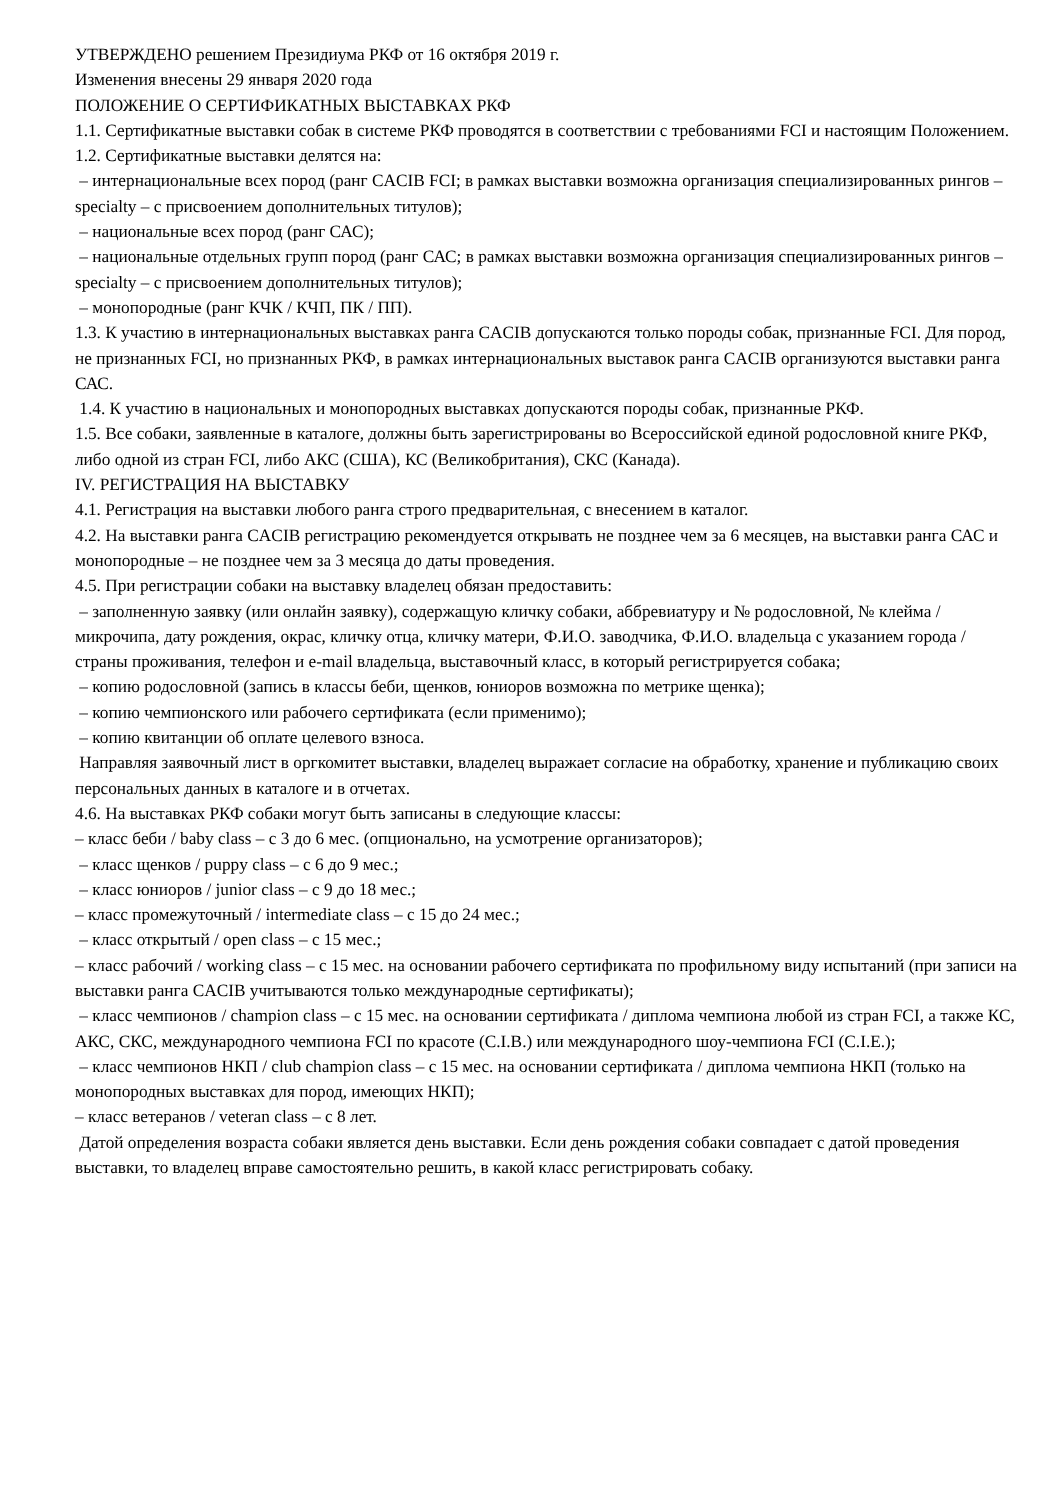УТВЕРЖДЕНО решением Президиума РКФ от 16 октября 2019 г.
Изменения внесены 29 января 2020 года
ПОЛОЖЕНИЕ О СЕРТИФИКАТНЫХ ВЫСТАВКАХ РКФ
1.1. Сертификатные выставки собак в системе РКФ проводятся в соответствии с требованиями FCI и настоящим Положением.
1.2. Сертификатные выставки делятся на:
– интернациональные всех пород (ранг CACIB FCI; в рамках выставки возможна организация специализированных рингов – specialty – с присвоением дополнительных титулов);
– национальные всех пород (ранг САС);
– национальные отдельных групп пород (ранг САС; в рамках выставки возможна организация специализированных рингов – specialty – с присвоением дополнительных титулов);
– монопородные (ранг КЧК / КЧП, ПК / ПП).
1.3. К участию в интернациональных выставках ранга CACIB допускаются только породы собак, признанные FCI. Для пород, не признанных FCI, но признанных РКФ, в рамках интернациональных выставок ранга CACIB организуются выставки ранга САС.
1.4. К участию в национальных и монопородных выставках допускаются породы собак, признанные РКФ.
1.5. Все собаки, заявленные в каталоге, должны быть зарегистрированы во Всероссийской единой родословной книге РКФ, либо одной из стран FCI, либо АКС (США), КС (Великобритания), СКС (Канада).
IV. РЕГИСТРАЦИЯ НА ВЫСТАВКУ
4.1. Регистрация на выставки любого ранга строго предварительная, с внесением в каталог.
4.2. На выставки ранга CACIB регистрацию рекомендуется открывать не позднее чем за 6 месяцев, на выставки ранга САС и монопородные – не позднее чем за 3 месяца до даты проведения.
4.5. При регистрации собаки на выставку владелец обязан предоставить:
– заполненную заявку (или онлайн заявку), содержащую кличку собаки, аббревиатуру и № родословной, № клейма / микрочипа, дату рождения, окрас, кличку отца, кличку матери, Ф.И.О. заводчика, Ф.И.О. владельца с указанием города / страны проживания, телефон и e-mail владельца, выставочный класс, в который регистрируется собака;
– копию родословной (запись в классы беби, щенков, юниоров возможна по метрике щенка);
– копию чемпионского или рабочего сертификата (если применимо);
– копию квитанции об оплате целевого взноса.
Направляя заявочный лист в оргкомитет выставки, владелец выражает согласие на обработку, хранение и публикацию своих персональных данных в каталоге и в отчетах.
4.6. На выставках РКФ собаки могут быть записаны в следующие классы:
– класс беби / baby class – с 3 до 6 мес. (опционально, на усмотрение организаторов);
– класс щенков / puppy class – с 6 до 9 мес.;
– класс юниоров / junior class – с 9 до 18 мес.;
– класс промежуточный / intermediate class – с 15 до 24 мес.;
– класс открытый / open class – с 15 мес.;
– класс рабочий / working class – с 15 мес. на основании рабочего сертификата по профильному виду испытаний (при записи на выставки ранга CACIB учитываются только международные сертификаты);
– класс чемпионов / champion class – с 15 мес. на основании сертификата / диплома чемпиона любой из стран FCI, а также КС, АКС, СКС, международного чемпиона FCI по красоте (C.I.B.) или международного шоу-чемпиона FCI (C.I.E.);
– класс чемпионов НКП / club champion class – с 15 мес. на основании сертификата / диплома чемпиона НКП (только на монопородных выставках для пород, имеющих НКП);
– класс ветеранов / veteran class – с 8 лет.
Датой определения возраста собаки является день выставки. Если день рождения собаки совпадает с датой проведения выставки, то владелец вправе самостоятельно решить, в какой класс регистрировать собаку.